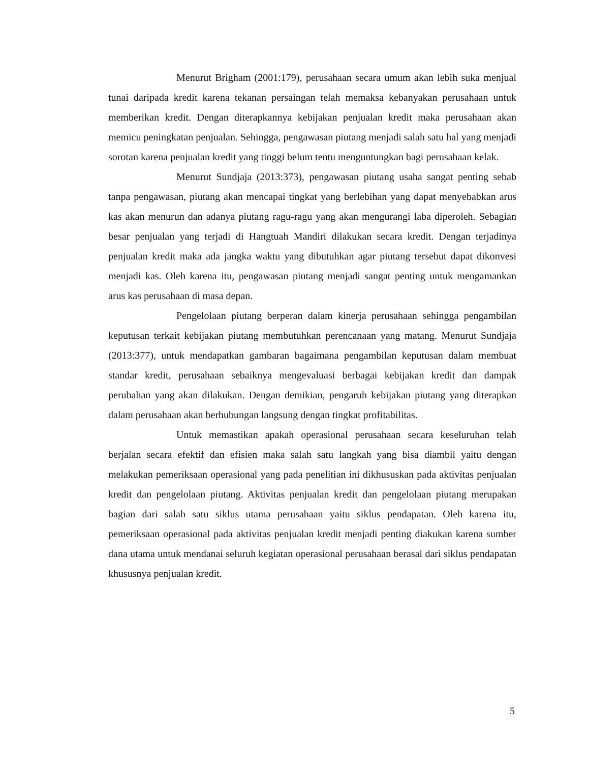Menurut Brigham (2001:179), perusahaan secara umum akan lebih suka menjual tunai daripada kredit karena tekanan persaingan telah memaksa kebanyakan perusahaan untuk memberikan kredit. Dengan diterapkannya kebijakan penjualan kredit maka perusahaan akan memicu peningkatan penjualan. Sehingga, pengawasan piutang menjadi salah satu hal yang menjadi sorotan karena penjualan kredit yang tinggi belum tentu menguntungkan bagi perusahaan kelak.
Menurut Sundjaja (2013:373), pengawasan piutang usaha sangat penting sebab tanpa pengawasan, piutang akan mencapai tingkat yang berlebihan yang dapat menyebabkan arus kas akan menurun dan adanya piutang ragu-ragu yang akan mengurangi laba diperoleh. Sebagian besar penjualan yang terjadi di Hangtuah Mandiri dilakukan secara kredit. Dengan terjadinya penjualan kredit maka ada jangka waktu yang dibutuhkan agar piutang tersebut dapat dikonvesi menjadi kas. Oleh karena itu, pengawasan piutang menjadi sangat penting untuk mengamankan arus kas perusahaan di masa depan.
Pengelolaan piutang berperan dalam kinerja perusahaan sehingga pengambilan keputusan terkait kebijakan piutang membutuhkan perencanaan yang matang. Menurut Sundjaja (2013:377), untuk mendapatkan gambaran bagaimana pengambilan keputusan dalam membuat standar kredit, perusahaan sebaiknya mengevaluasi berbagai kebijakan kredit dan dampak perubahan yang akan dilakukan. Dengan demikian, pengaruh kebijakan piutang yang diterapkan dalam perusahaan akan berhubungan langsung dengan tingkat profitabilitas.
Untuk memastikan apakah operasional perusahaan secara keseluruhan telah berjalan secara efektif dan efisien maka salah satu langkah yang bisa diambil yaitu dengan melakukan pemeriksaan operasional yang pada penelitian ini dikhususkan pada aktivitas penjualan kredit dan pengelolaan piutang. Aktivitas penjualan kredit dan pengelolaan piutang merupakan bagian dari salah satu siklus utama perusahaan yaitu siklus pendapatan. Oleh karena itu, pemeriksaan operasional pada aktivitas penjualan kredit menjadi penting diakukan karena sumber dana utama untuk mendanai seluruh kegiatan operasional perusahaan berasal dari siklus pendapatan khususnya penjualan kredit.
5